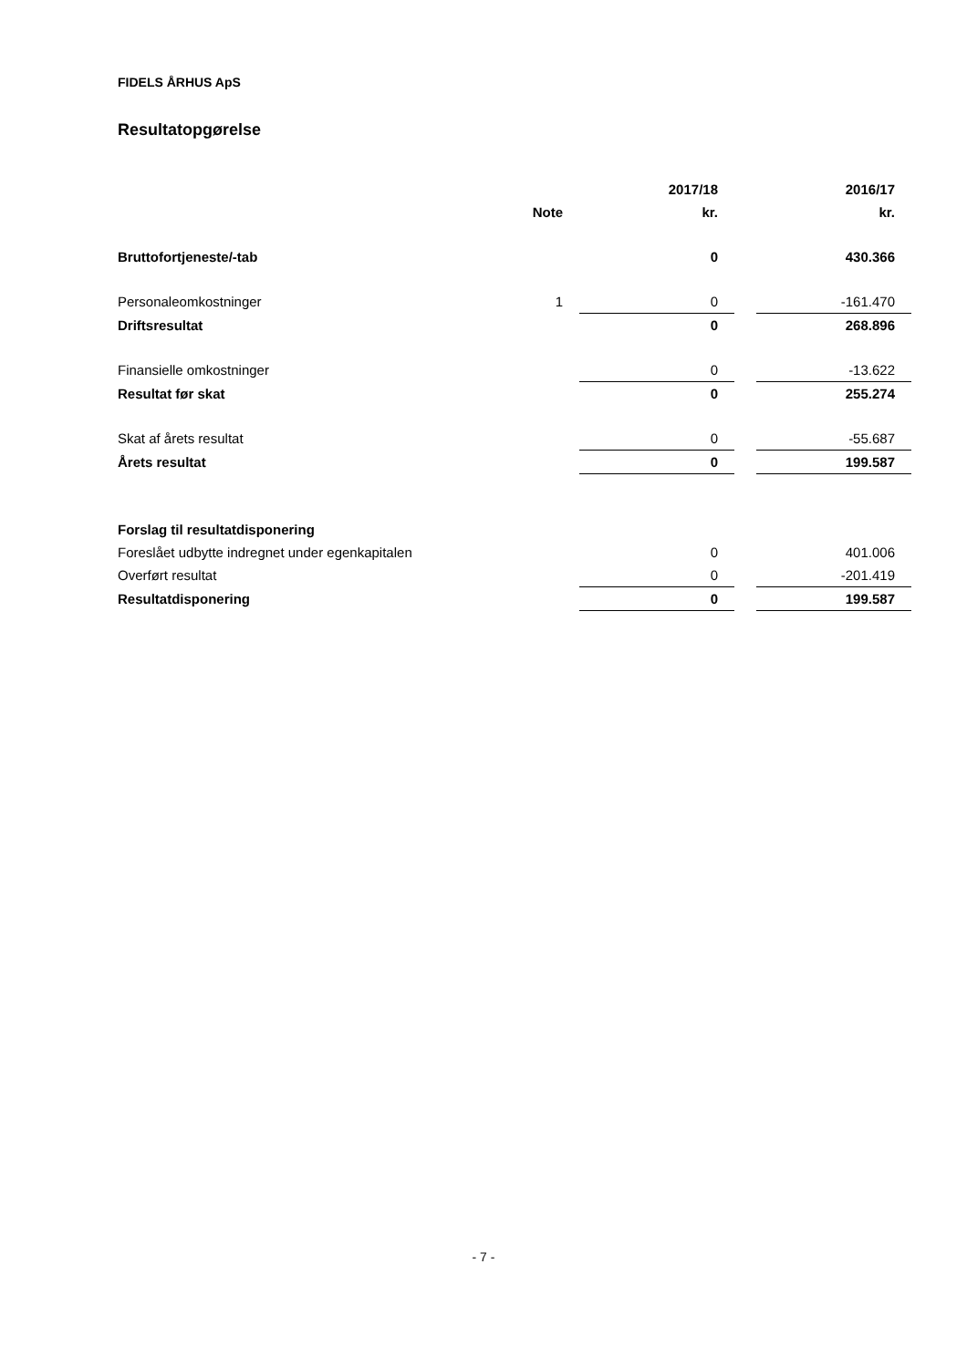FIDELS ÅRHUS ApS
Resultatopgørelse
| | | | 2017/18 | | 2016/17 |
| --- | --- | --- | --- | --- | --- |
| | Note | | kr. | | kr. |
| Bruttofortjeneste/-tab | | | 0 | | 430.366 |
| Personaleomkostninger | 1 | | 0 | | -161.470 |
| Driftsresultat | | | 0 | | 268.896 |
| Finansielle omkostninger | | | 0 | | -13.622 |
| Resultat før skat | | | 0 | | 255.274 |
| Skat af årets resultat | | | 0 | | -55.687 |
| Årets resultat | | | 0 | | 199.587 |
| Forslag til resultatdisponering | | | | | |
| Foreslået udbytte indregnet under egenkapitalen | | | 0 | | 401.006 |
| Overført resultat | | | 0 | | -201.419 |
| Resultatdisponering | | | 0 | | 199.587 |
- 7 -